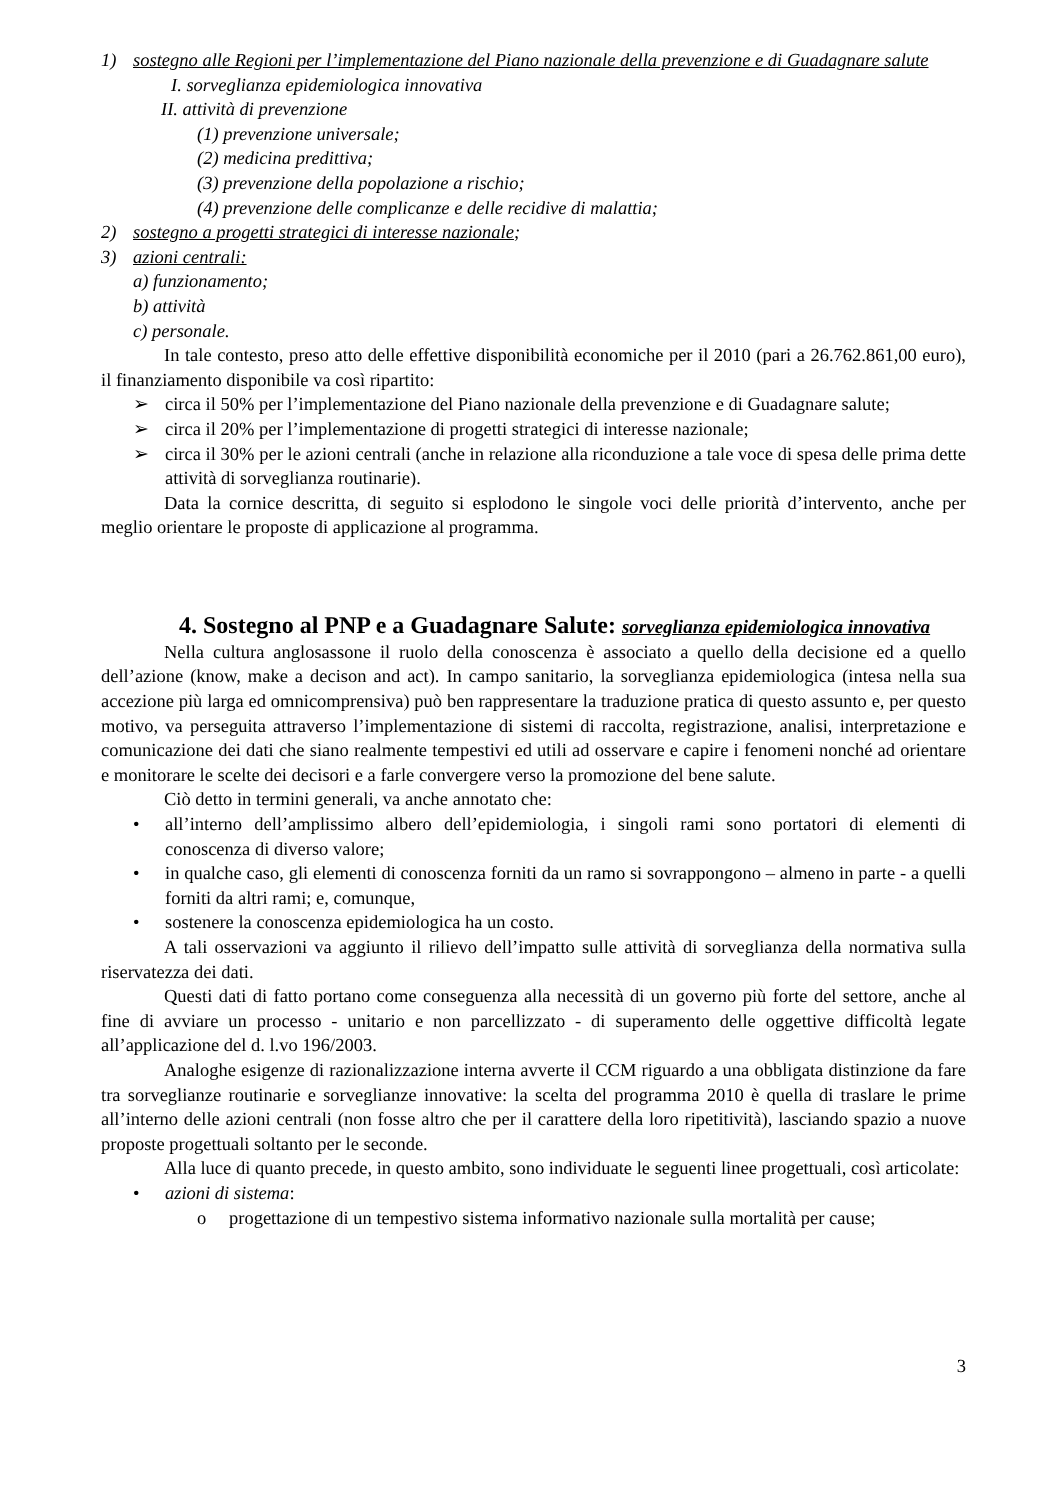1) sostegno alle Regioni per l’implementazione del Piano nazionale della prevenzione e di Guadagnare salute
I. sorveglianza epidemiologica innovativa
II. attività di prevenzione
(1) prevenzione universale;
(2) medicina predittiva;
(3) prevenzione della popolazione a rischio;
(4) prevenzione delle complicanze e delle recidive di malattia;
2) sostegno a progetti strategici di interesse nazionale;
3) azioni centrali:
a) funzionamento;
b) attività
c) personale.
In tale contesto, preso atto delle effettive disponibilità economiche per il 2010 (pari a 26.762.861,00 euro), il finanziamento disponibile va così ripartito:
➢ circa il 50% per l’implementazione del Piano nazionale della prevenzione e di Guadagnare salute;
➢ circa il 20% per l’implementazione di progetti strategici di interesse nazionale;
➢ circa il 30% per le azioni centrali (anche in relazione alla riconduzione a tale voce di spesa delle prima dette attività di sorveglianza routinarie).
Data la cornice descritta, di seguito si esplodono le singole voci delle priorità d’intervento, anche per meglio orientare le proposte di applicazione al programma.
4. Sostegno al PNP e a Guadagnare Salute: sorveglianza epidemiologica innovativa
Nella cultura anglosassone il ruolo della conoscenza è associato a quello della decisione ed a quello dell’azione (know, make a decison and act). In campo sanitario, la sorveglianza epidemiologica (intesa nella sua accezione più larga ed omnicomprensiva) può ben rappresentare la traduzione pratica di questo assunto e, per questo motivo, va perseguita attraverso l’implementazione di sistemi di raccolta, registrazione, analisi, interpretazione e comunicazione dei dati che siano realmente tempestivi ed utili ad osservare e capire i fenomeni nonché ad orientare e monitorare le scelte dei decisori e a farle convergere verso la promozione del bene salute.
Ciò detto in termini generali, va anche annotato che:
• all’interno dell’amplissimo albero dell’epidemiologia, i singoli rami sono portatori di elementi di conoscenza di diverso valore;
• in qualche caso, gli elementi di conoscenza forniti da un ramo si sovrappongono – almeno in parte - a quelli forniti da altri rami; e, comunque,
• sostenere la conoscenza epidemiologica ha un costo.
A tali osservazioni va aggiunto il rilievo dell’impatto sulle attività di sorveglianza della normativa sulla riservatezza dei dati.
Questi dati di fatto portano come conseguenza alla necessità di un governo più forte del settore, anche al fine di avviare un processo - unitario e non parcellizzato - di superamento delle oggettive difficoltà legate all’applicazione del d. l.vo 196/2003.
Analoghe esigenze di razionalizzazione interna avverte il CCM riguardo a una obbligata distinzione da fare tra sorveglianze routinarie e sorveglianze innovative: la scelta del programma 2010 è quella di traslare le prime all’interno delle azioni centrali (non fosse altro che per il carattere della loro ripetitività), lasciando spazio a nuove proposte progettuali soltanto per le seconde.
Alla luce di quanto precede, in questo ambito, sono individuate le seguenti linee progettuali, così articolate:
• azioni di sistema:
o progettazione di un tempestivo sistema informativo nazionale sulla mortalità per cause;
3